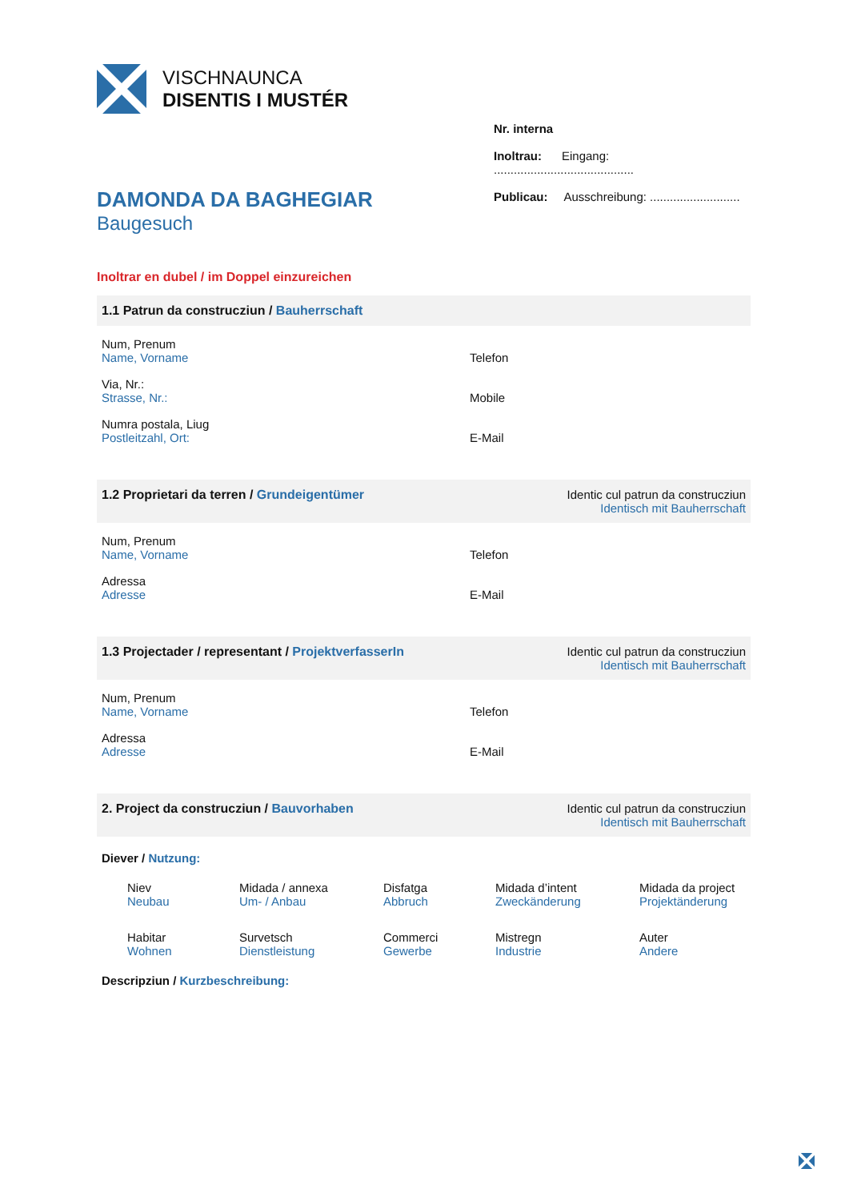VISCHNAUNCA
DISENTIS I MUSTÉR
Nr. interna
Inoltrau: Eingang: ..........................................
Publicau: Ausschreibung: ...........................
DAMONDA DA BAGHEGIAR
Baugesuch
Inoltrar en dubel / im Doppel einzureichen
1.1 Patrun da construcziun / Bauherrschaft
Num, Prenum
Name, Vorname
Via, Nr.:
Strasse, Nr.:
Numra postala, Liug
Postleitzahl, Ort:
Telefon
Mobile
E-Mail
1.2 Proprietari da terren / Grundeigentümer Identic cul patrun da construcziun
Identisch mit Bauherrschaft
Num, Prenum
Name, Vorname
Adressa
Adresse
Telefon
E-Mail
1.3 Projectader / representant / ProjektverfasserIn Identic cul patrun da construcziun
Identisch mit Bauherrschaft
Num, Prenum
Name, Vorname
Adressa
Adresse
Telefon
E-Mail
2. Project da construcziun / Bauvorhaben Identic cul patrun da construcziun
Identisch mit Bauherrschaft
Diever / Nutzung:
Niev
Neubau
Midada / annexa
Um- / Anbau
Disfatga
Abbruch
Midada d’intent
Zweckänderung
Midada da project
Projektänderung
Habitar
Wohnen
Survetsch
Dienstleistung
Commerci
Gewerbe
Mistregn
Industrie
Auter
Andere
Descripziun / Kurzbeschreibung: